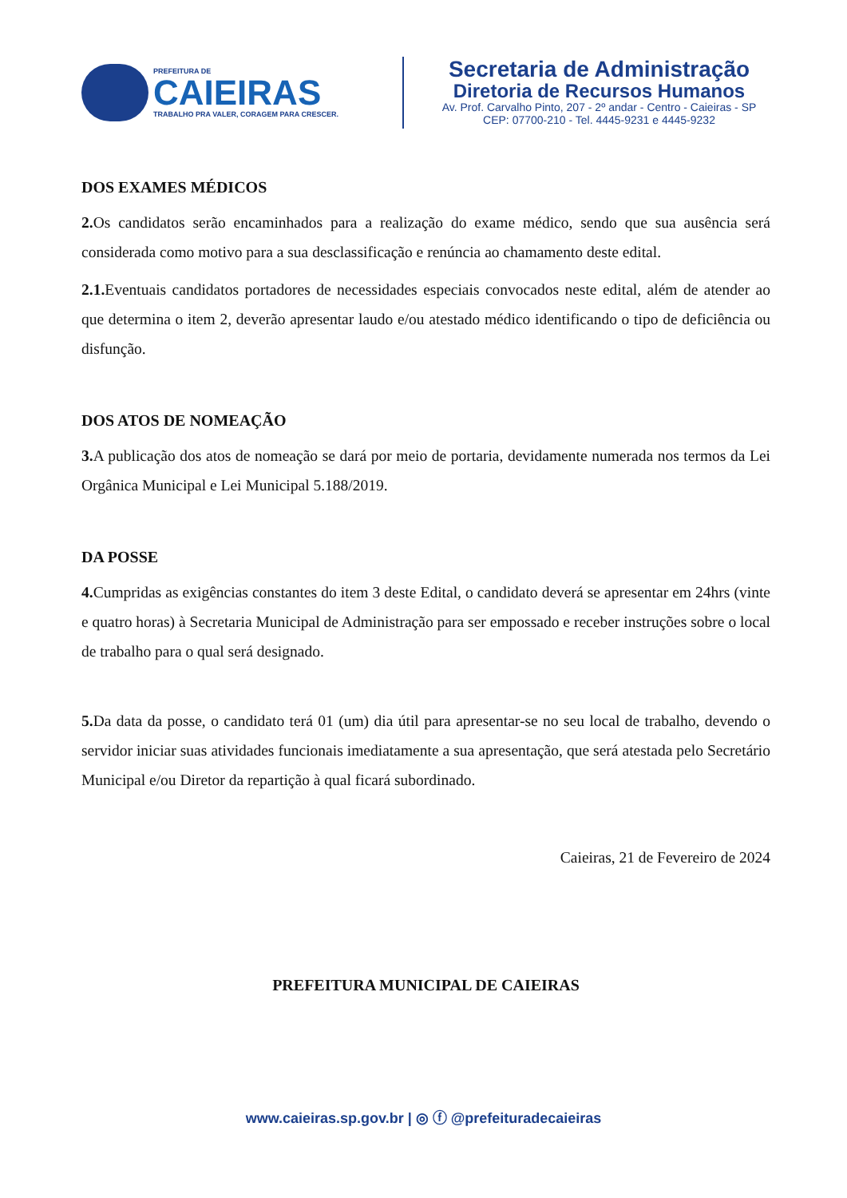PREFEITURA DE
CAIEIRAS
TRABALHO PRA VALER, CORAGEM PARA CRESCER.
Secretaria de Administração
Diretoria de Recursos Humanos
Av. Prof. Carvalho Pinto, 207 - 2º andar - Centro - Caieiras - SP
CEP: 07700-210 - Tel. 4445-9231 e 4445-9232
DOS EXAMES MÉDICOS
2. Os candidatos serão encaminhados para a realização do exame médico, sendo que sua ausência será considerada como motivo para a sua desclassificação e renúncia ao chamamento deste edital.
2.1. Eventuais candidatos portadores de necessidades especiais convocados neste edital, além de atender ao que determina o item 2, deverão apresentar laudo e/ou atestado médico identificando o tipo de deficiência ou disfunção.
DOS ATOS DE NOMEAÇÃO
3. A publicação dos atos de nomeação se dará por meio de portaria, devidamente numerada nos termos da Lei Orgânica Municipal e Lei Municipal 5.188/2019.
DA POSSE
4. Cumpridas as exigências constantes do item 3 deste Edital, o candidato deverá se apresentar em 24hrs (vinte e quatro horas) à Secretaria Municipal de Administração para ser empossado e receber instruções sobre o local de trabalho para o qual será designado.
5. Da data da posse, o candidato terá 01 (um) dia útil para apresentar-se no seu local de trabalho, devendo o servidor iniciar suas atividades funcionais imediatamente a sua apresentação, que será atestada pelo Secretário Municipal e/ou Diretor da repartição à qual ficará subordinado.
Caieiras, 21 de Fevereiro de 2024
PREFEITURA MUNICIPAL DE CAIEIRAS
www.caieiras.sp.gov.br | ◎ ⓕ @prefeituradecaieiras